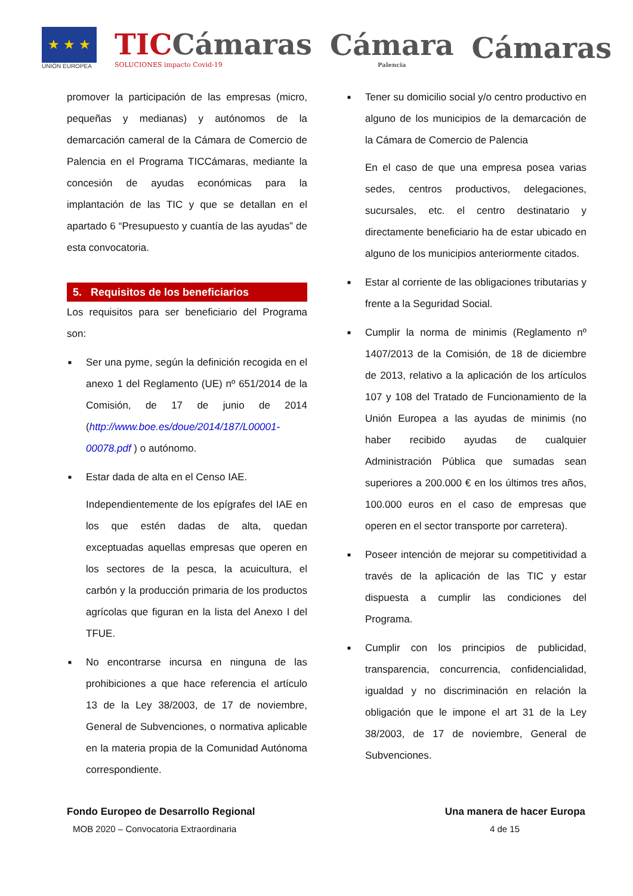★ ★ ★
UNIÓN EUROPEA
TICCámaras
SOLUCIONES impacto Covid-19
Cámara
Palencia
Cámaras
promover la participación de las empresas (micro, pequeñas y medianas) y autónomos de la demarcación cameral de la Cámara de Comercio de Palencia en el Programa TICCámaras, mediante la concesión de ayudas económicas para la implantación de las TIC y que se detallan en el apartado 6 “Presupuesto y cuantía de las ayudas” de esta convocatoria.
5. Requisitos de los beneficiarios
Los requisitos para ser beneficiario del Programa son:
■ Ser una pyme, según la definición recogida en el anexo 1 del Reglamento (UE) nº 651/2014 de la Comisión, de 17 de junio de 2014 (http://www.boe.es/doue/2014/187/L00001-00078.pdf ) o autónomo.
■ Estar dada de alta en el Censo IAE.
Independientemente de los epígrafes del IAE en los que estén dadas de alta, quedan exceptuadas aquellas empresas que operen en los sectores de la pesca, la acuicultura, el carbón y la producción primaria de los productos agrícolas que figuran en la lista del Anexo I del TFUE.
■ No encontrarse incursa en ninguna de las prohibiciones a que hace referencia el artículo 13 de la Ley 38/2003, de 17 de noviembre, General de Subvenciones, o normativa aplicable en la materia propia de la Comunidad Autónoma correspondiente.
■ Tener su domicilio social y/o centro productivo en alguno de los municipios de la demarcación de la Cámara de Comercio de Palencia
En el caso de que una empresa posea varias sedes, centros productivos, delegaciones, sucursales, etc. el centro destinatario y directamente beneficiario ha de estar ubicado en alguno de los municipios anteriormente citados.
■ Estar al corriente de las obligaciones tributarias y frente a la Seguridad Social.
■ Cumplir la norma de minimis (Reglamento nº 1407/2013 de la Comisión, de 18 de diciembre de 2013, relativo a la aplicación de los artículos 107 y 108 del Tratado de Funcionamiento de la Unión Europea a las ayudas de minimis (no haber recibido ayudas de cualquier Administración Pública que sumadas sean superiores a 200.000 € en los últimos tres años, 100.000 euros en el caso de empresas que operen en el sector transporte por carretera).
■ Poseer intención de mejorar su competitividad a través de la aplicación de las TIC y estar dispuesta a cumplir las condiciones del Programa.
■ Cumplir con los principios de publicidad, transparencia, concurrencia, confidencialidad, igualdad y no discriminación en relación la obligación que le impone el art 31 de la Ley 38/2003, de 17 de noviembre, General de Subvenciones.
Fondo Europeo de Desarrollo Regional Una manera de hacer Europa
MOB 2020 – Convocatoria Extraordinaria 4 de 15